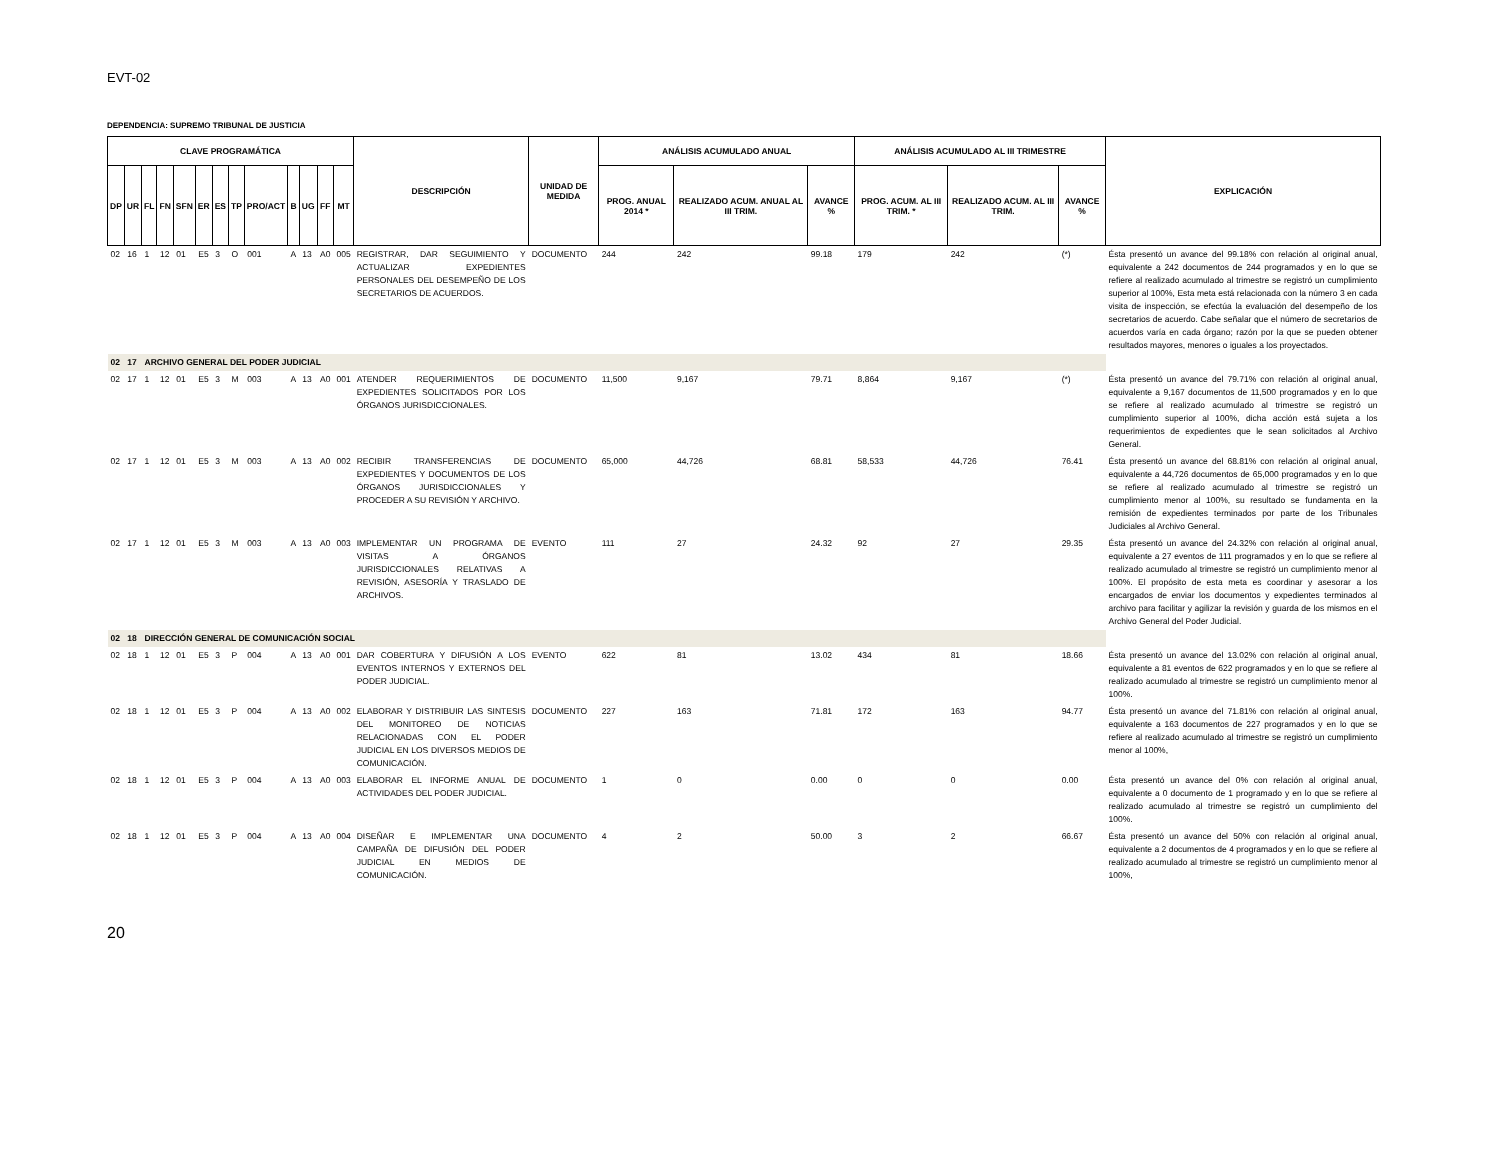EVT-02
DEPENDENCIA: SUPREMO TRIBUNAL DE JUSTICIA
| CLAVE PROGRAMÁTICA | | | | | | | | | | | | | DESCRIPCIÓN | UNIDAD DE MEDIDA | ANÁLISIS ACUMULADO ANUAL | | | ANÁLISIS ACUMULADO AL III TRIMESTRE | | | EXPLICACIÓN |
| --- | --- | --- | --- | --- | --- | --- | --- | --- | --- | --- | --- | --- | --- | --- | --- | --- | --- | --- | --- | --- | --- |
| DP | UR | FL | FN | SFN | ER | ES | TP | PRO/ACT | B | UG | FF | MT | | | PROG. ANUAL 2014 * | REALIZADO ACUM. ANUAL AL III TRIM. | AVANCE % | PROG. ACUM. AL III TRIM. * | REALIZADO ACUM. AL III TRIM. | AVANCE % | |
| 02 | 16 | 1 | 12 | 01 | E5 | 3 | O | 001 | A | 13 | A0 | 005 | REGISTRAR, DAR SEGUIMIENTO Y ACTUALIZAR EXPEDIENTES PERSONALES DEL DESEMPEÑO DE LOS SECRETARIOS DE ACUERDOS. | DOCUMENTO | 244 | 242 | 99.18 | 179 | 242 | (*) | Ésta presentó un avance del 99.18% con relación al original anual, equivalente a 242 documentos de 244 programados y en lo que se refiere al realizado acumulado al trimestre se registró un cumplimiento superior al 100%, Esta meta está relacionada con la número 3 en cada visita de inspección, se efectúa la evaluación del desempeño de los secretarios de acuerdo. Cabe señalar que el número de secretarios de acuerdos varía en cada órgano; razón por la que se pueden obtener resultados mayores, menores o iguales a los proyectados. |
| 02 | 17 | ARCHIVO GENERAL DEL PODER JUDICIAL | | | | | | | | | | | | | | | | | | | |
| 02 | 17 | 1 | 12 | 01 | E5 | 3 | M | 003 | A | 13 | A0 | 001 | ATENDER REQUERIMIENTOS DE EXPEDIENTES SOLICITADOS POR LOS ÓRGANOS JURISDICCIONALES. | DOCUMENTO | 11,500 | 9,167 | 79.71 | 8,864 | 9,167 | (*) | Ésta presentó un avance del 79.71% con relación al original anual, equivalente a 9,167 documentos de 11,500 programados y en lo que se refiere al realizado acumulado al trimestre se registró un cumplimiento superior al 100%, dicha acción está sujeta a los requerimientos de expedientes que le sean solicitados al Archivo General. |
| 02 | 17 | 1 | 12 | 01 | E5 | 3 | M | 003 | A | 13 | A0 | 002 | RECIBIR TRANSFERENCIAS DE EXPEDIENTES Y DOCUMENTOS DE LOS ÓRGANOS JURISDICCIONALES Y PROCEDER A SU REVISIÓN Y ARCHIVO. | DOCUMENTO | 65,000 | 44,726 | 68.81 | 58,533 | 44,726 | 76.41 | Ésta presentó un avance del 68.81% con relación al original anual, equivalente a 44,726 documentos de 65,000 programados y en lo que se refiere al realizado acumulado al trimestre se registró un cumplimiento menor al 100%, su resultado se fundamenta en la remisión de expedientes terminados por parte de los Tribunales Judiciales al Archivo General. |
| 02 | 17 | 1 | 12 | 01 | E5 | 3 | M | 003 | A | 13 | A0 | 003 | IMPLEMENTAR UN PROGRAMA DE VISITAS A ÓRGANOS JURISDICCIONALES RELATIVAS A REVISIÓN, ASESORÍA Y TRASLADO DE ARCHIVOS. | EVENTO | 111 | 27 | 24.32 | 92 | 27 | 29.35 | Ésta presentó un avance del 24.32% con relación al original anual, equivalente a 27 eventos de 111 programados y en lo que se refiere al realizado acumulado al trimestre se registró un cumplimiento menor al 100%. El propósito de esta meta es coordinar y asesorar a los encargados de enviar los documentos y expedientes terminados al archivo para facilitar y agilizar la revisión y guarda de los mismos en el Archivo General del Poder Judicial. |
| 02 | 18 | DIRECCIÓN GENERAL DE COMUNICACIÓN SOCIAL | | | | | | | | | | | | | | | | | | | |
| 02 | 18 | 1 | 12 | 01 | E5 | 3 | P | 004 | A | 13 | A0 | 001 | DAR COBERTURA Y DIFUSIÓN A LOS EVENTOS INTERNOS Y EXTERNOS DEL PODER JUDICIAL. | EVENTO | 622 | 81 | 13.02 | 434 | 81 | 18.66 | Ésta presentó un avance del 13.02% con relación al original anual, equivalente a 81 eventos de 622 programados y en lo que se refiere al realizado acumulado al trimestre se registró un cumplimiento menor al 100%. |
| 02 | 18 | 1 | 12 | 01 | E5 | 3 | P | 004 | A | 13 | A0 | 002 | ELABORAR Y DISTRIBUIR LAS SINTESIS DEL MONITOREO DE NOTICIAS RELACIONADAS CON EL PODER JUDICIAL EN LOS DIVERSOS MEDIOS DE COMUNICACIÓN. | DOCUMENTO | 227 | 163 | 71.81 | 172 | 163 | 94.77 | Ésta presentó un avance del 71.81% con relación al original anual, equivalente a 163 documentos de 227 programados y en lo que se refiere al realizado acumulado al trimestre se registró un cumplimiento menor al 100%, |
| 02 | 18 | 1 | 12 | 01 | E5 | 3 | P | 004 | A | 13 | A0 | 003 | ELABORAR EL INFORME ANUAL DE ACTIVIDADES DEL PODER JUDICIAL. | DOCUMENTO | 1 | 0 | 0.00 | 0 | 0 | 0.00 | Ésta presentó un avance del 0% con relación al original anual, equivalente a 0 documento de 1 programado y en lo que se refiere al realizado acumulado al trimestre se registró un cumplimiento del 100%. |
| 02 | 18 | 1 | 12 | 01 | E5 | 3 | P | 004 | A | 13 | A0 | 004 | DISEÑAR E IMPLEMENTAR UNA CAMPAÑA DE DIFUSIÓN DEL PODER JUDICIAL EN MEDIOS DE COMUNICACIÓN. | DOCUMENTO | 4 | 2 | 50.00 | 3 | 2 | 66.67 | Ésta presentó un avance del 50% con relación al original anual, equivalente a 2 documentos de 4 programados y en lo que se refiere al realizado acumulado al trimestre se registró un cumplimiento menor al 100%, |
20